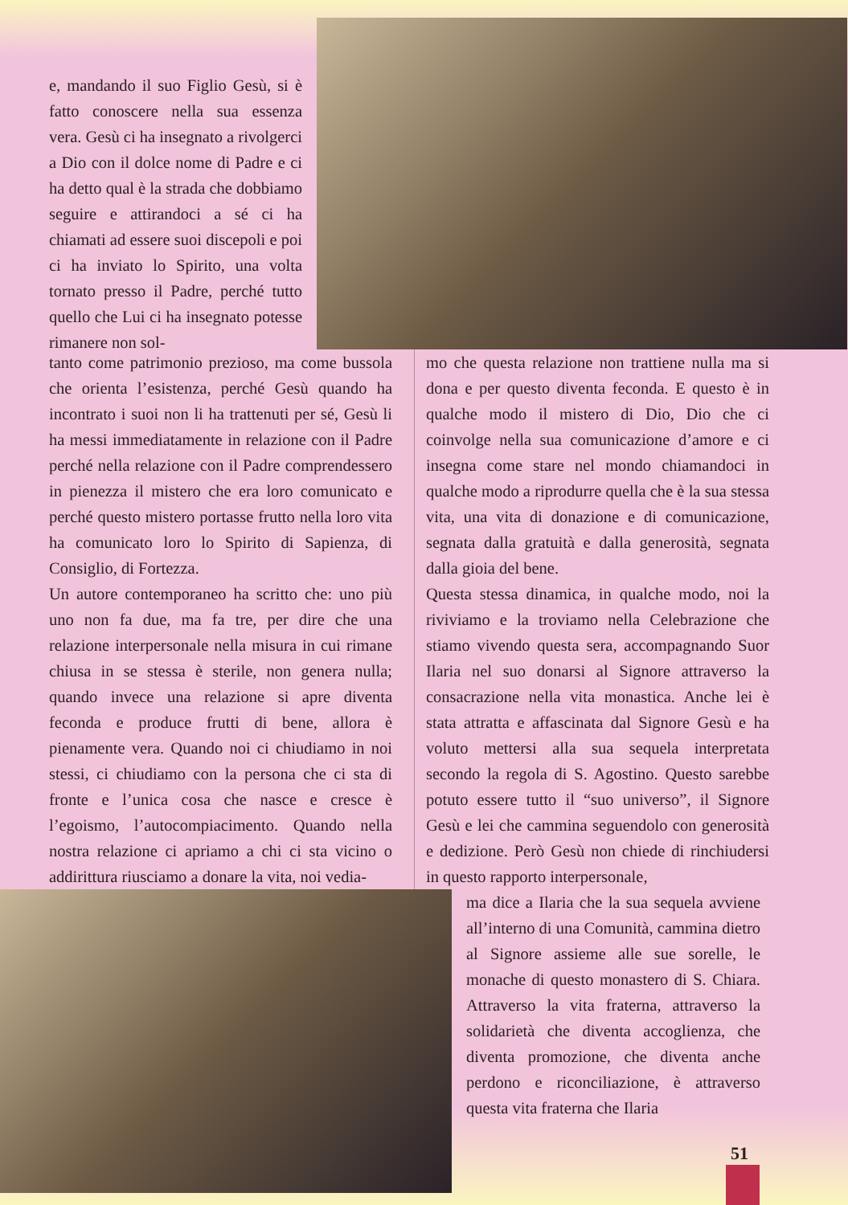e, mandando il suo Figlio Gesù, si è fatto conoscere nella sua essenza vera. Gesù ci ha insegnato a rivolgerci a Dio con il dolce nome di Padre e ci ha detto qual è la strada che dobbiamo seguire e attirandoci a sé ci ha chiamati ad essere suoi discepoli e poi ci ha inviato lo Spirito, una volta tornato presso il Padre, perché tutto quello che Lui ci ha insegnato potesse rimanere non sol-
tanto come patrimonio prezioso, ma come bussola che orienta l’esistenza, perché Gesù quando ha incontrato i suoi non li ha trattenuti per sé, Gesù li ha messi immediatamente in relazione con il Padre perché nella relazione con il Padre comprendessero in pienezza il mistero che era loro comunicato e perché questo mistero portasse frutto nella loro vita ha comunicato loro lo Spirito di Sapienza, di Consiglio, di Fortezza.
Un autore contemporaneo ha scritto che: uno più uno non fa due, ma fa tre, per dire che una relazione interpersonale nella misura in cui rimane chiusa in se stessa è sterile, non genera nulla; quando invece una relazione si apre diventa feconda e produce frutti di bene, allora è pienamente vera. Quando noi ci chiudiamo in noi stessi, ci chiudiamo con la persona che ci sta di fronte e l’unica cosa che nasce e cresce è l’egoismo, l’autocompiacimento. Quando nella nostra relazione ci apriamo a chi ci sta vicino o addirittura riusciamo a donare la vita, noi vedia-
mo che questa relazione non trattiene nulla ma si dona e per questo diventa feconda. E questo è in qualche modo il mistero di Dio, Dio che ci coinvolge nella sua comunicazione d’amore e ci insegna come stare nel mondo chiamandoci in qualche modo a riprodurre quella che è la sua stessa vita, una vita di donazione e di comunicazione, segnata dalla gratuità e dalla generosità, segnata dalla gioia del bene.
Questa stessa dinamica, in qualche modo, noi la riviviamo e la troviamo nella Celebrazione che stiamo vivendo questa sera, accompagnando Suor Ilaria nel suo donarsi al Signore attraverso la consacrazione nella vita monastica. Anche lei è stata attratta e affascinata dal Signore Gesù e ha voluto mettersi alla sua sequela interpretata secondo la regola di S. Agostino. Questo sarebbe potuto essere tutto il “suo universo”, il Signore Gesù e lei che cammina seguendolo con generosità e dedizione. Però Gesù non chiede di rinchiudersi in questo rapporto interpersonale,
ma dice a Ilaria che la sua sequela avviene all’interno di una Comunità, cammina dietro al Signore assieme alle sue sorelle, le monache di questo monastero di S. Chiara. Attraverso la vita fraterna, attraverso la solidarietà che diventa accoglienza, che diventa promozione, che diventa anche perdono e riconciliazione, è attraverso questa vita fraterna che Ilaria
51